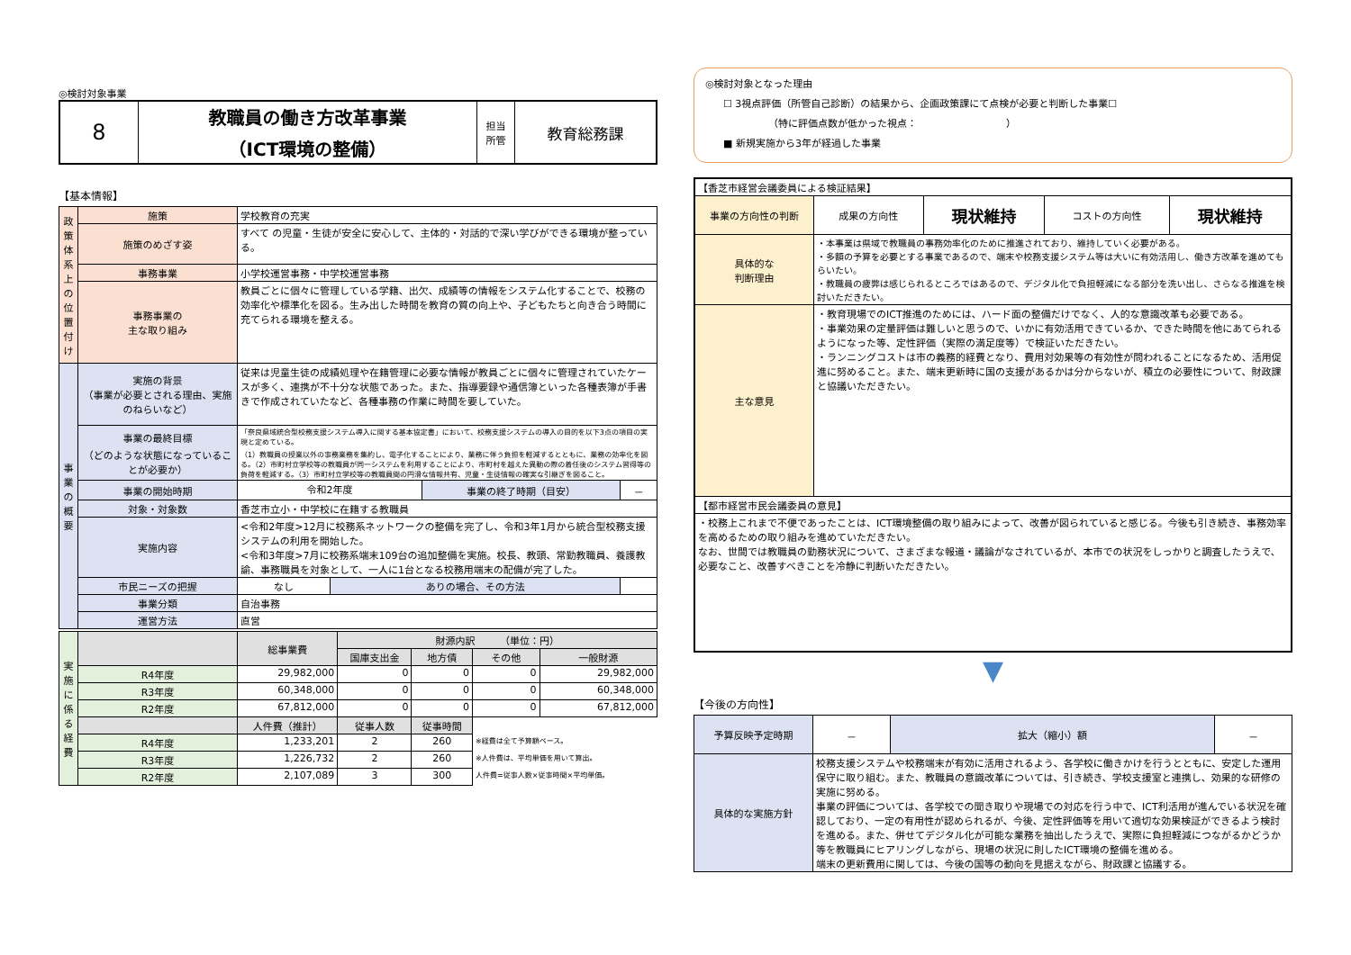◎検討対象事業
| 8 | 教職員の働き方改革事業 （ICT環境の整備） | 担当 所管 | 教育総務課 |
【基本情報】
| 政策体系上の位置付け | 施策 | 学校教育の充実 | | | | |
| | 施策のめざす姿 | すべて の児童・生徒が安全に安心して、主体的・対話的で深い学びができる環境が整っている。 | | | | |
| | 事務事業 | 小学校運営事務・中学校運営事務 | | | | |
| | 事務事業の 主な取り組み | 教員ごとに個々に管理している学籍、出欠、成績等の情報をシステム化することで、校務の効率化や標準化を図る。生み出した時間を教育の質の向上や、子どもたちと向き合う時間に充てられる環境を整える。 | | | | |
| 事業の概要 | 実施の背景 （事業が必要とされる理由、実施のねらいなど） | 従来は児童生徒の成績処理や在籍管理に必要な情報が教員ごとに個々に管理されていたケースが多く、連携が不十分な状態であった。また、指導要録や通信簿といった各種表簿が手書きで作成されていたなど、各種事務の作業に時間を要していた。 | | | | |
| | 事業の最終目標 （どのような状態になっていることが必要か） | 「奈良県域統合型校務支援システム導入に関する基本協定書」において、校務支援システムの導入の目的を以下3点の項目の実現と定めている。 （1）教職員の授業以外の事務業務を集約し、電子化することにより、業務に伴う負担を軽減するとともに、業務の効率化を図る。（2）市町村立学校等の教職員が同一システムを利用することにより、市町村を越えた異動の際の着任後のシステム習得等の負荷を軽減する。（3）市町村立学校等の教職員間の円滑な情報共有、児童・生徒情報の確実な引継ぎを図ること。 | | | | |
| | 事業の開始時期 | 令和2年度 | | 事業の終了時期（目安） | | － |
| | 対象・対象数 | 香芝市立小・中学校に在籍する教職員 | | | | |
| | 実施内容 | <令和2年度>12月に校務系ネットワークの整備を完了し、令和3年1月から統合型校務支援システムの利用を開始した。 <令和3年度>7月に校務系端末109台の追加整備を実施。校長、教頭、常勤教職員、養護教諭、事務職員を対象として、一人に1台となる校務用端末の配備が完了した。 | | | | |
| | 市民ニーズの把握 | なし | ありの場合、その方法 | | | |
| | 事業分類 | 自治事務 | | | | |
| | 運営方法 | 直営 | | | | |
| 実施に係る経費 | | 総事業費 | 財源内訳 （単位：円） | | | |
| | | | 国庫支出金 | 地方債 | その他 | 一般財源 |
| | R4年度 | 29,982,000 | 0 | 0 | 0 | 29,982,000 |
| | R3年度 | 60,348,000 | 0 | 0 | 0 | 60,348,000 |
| | R2年度 | 67,812,000 | 0 | 0 | 0 | 67,812,000 |
| | | 人件費（推計） | 従事人数 | 従事時間 | | |
| | R4年度 | 1,233,201 | 2 | 260 | ※経費は全て予算額ベース。 | |
| | R3年度 | 1,226,732 | 2 | 260 | ※人件費は、平均単価を用いて算出。 | |
| | R2年度 | 2,107,089 | 3 | 300 | 人件費=従事人数×従事時間×平均単価。 | |
◎検討対象となった理由
☐ 3視点評価（所管自己診断）の結果から、企画政策課にて点検が必要と判断した事業☐
（特に評価点数が低かった視点：　　　　　　　　　）
■ 新規実施から3年が経過した事業
| 【香芝市経営会議委員による検証結果】 | | | | |
| 事業の方向性の判断 | 成果の方向性 | 現状維持 | コストの方向性 | 現状維持 |
| 具体的な 判断理由 | ・本事業は県域で教職員の事務効率化のために推進されており、維持していく必要がある。 ・多額の予算を必要とする事業であるので、端末や校務支援システム等は大いに有効活用し、働き方改革を進めてもらいたい。 ・教職員の疲弊は感じられるところではあるので、デジタル化で負担軽減になる部分を洗い出し、さらなる推進を検討いただきたい。 | | | |
| 主な意見 | ・教育現場でのICT推進のためには、ハード面の整備だけでなく、人的な意識改革も必要である。 ・事業効果の定量評価は難しいと思うので、いかに有効活用できているか、できた時間を他にあてられるようになった等、定性評価（実際の満足度等）で検証いただきたい。 ・ランニングコストは市の義務的経費となり、費用対効果等の有効性が問われることになるため、活用促進に努めること。また、端末更新時に国の支援があるかは分からないが、積立の必要性について、財政課と協議いただきたい。 | | | |
| 【都市経営市民会議委員の意見】 | | | | |
| ・校務上これまで不便であったことは、ICT環境整備の取り組みによって、改善が図られていると感じる。今後も引き続き、事務効率を高めるための取り組みを進めていただきたい。 なお、世間では教職員の勤務状況について、さまざまな報道・議論がなされているが、本市での状況をしっかりと調査したうえで、必要なこと、改善すべきことを冷静に判断いただきたい。 | | | | |
▼
【今後の方向性】
| 予算反映予定時期 | － | 拡大（縮小）額 | － |
| 具体的な実施方針 | 校務支援システムや校務端末が有効に活用されるよう、各学校に働きかけを行うとともに、安定した運用保守に取り組む。また、教職員の意識改革については、引き続き、学校支援室と連携し、効果的な研修の実施に努める。 事業の評価については、各学校での聞き取りや現場での対応を行う中で、ICT利活用が進んでいる状況を確認しており、一定の有用性が認められるが、今後、定性評価等を用いて適切な効果検証ができるよう検討を進める。また、併せてデジタル化が可能な業務を抽出したうえで、実際に負担軽減につながるかどうか等を教職員にヒアリングしながら、現場の状況に則したICT環境の整備を進める。 端末の更新費用に関しては、今後の国等の動向を見据えながら、財政課と協議する。 | | |